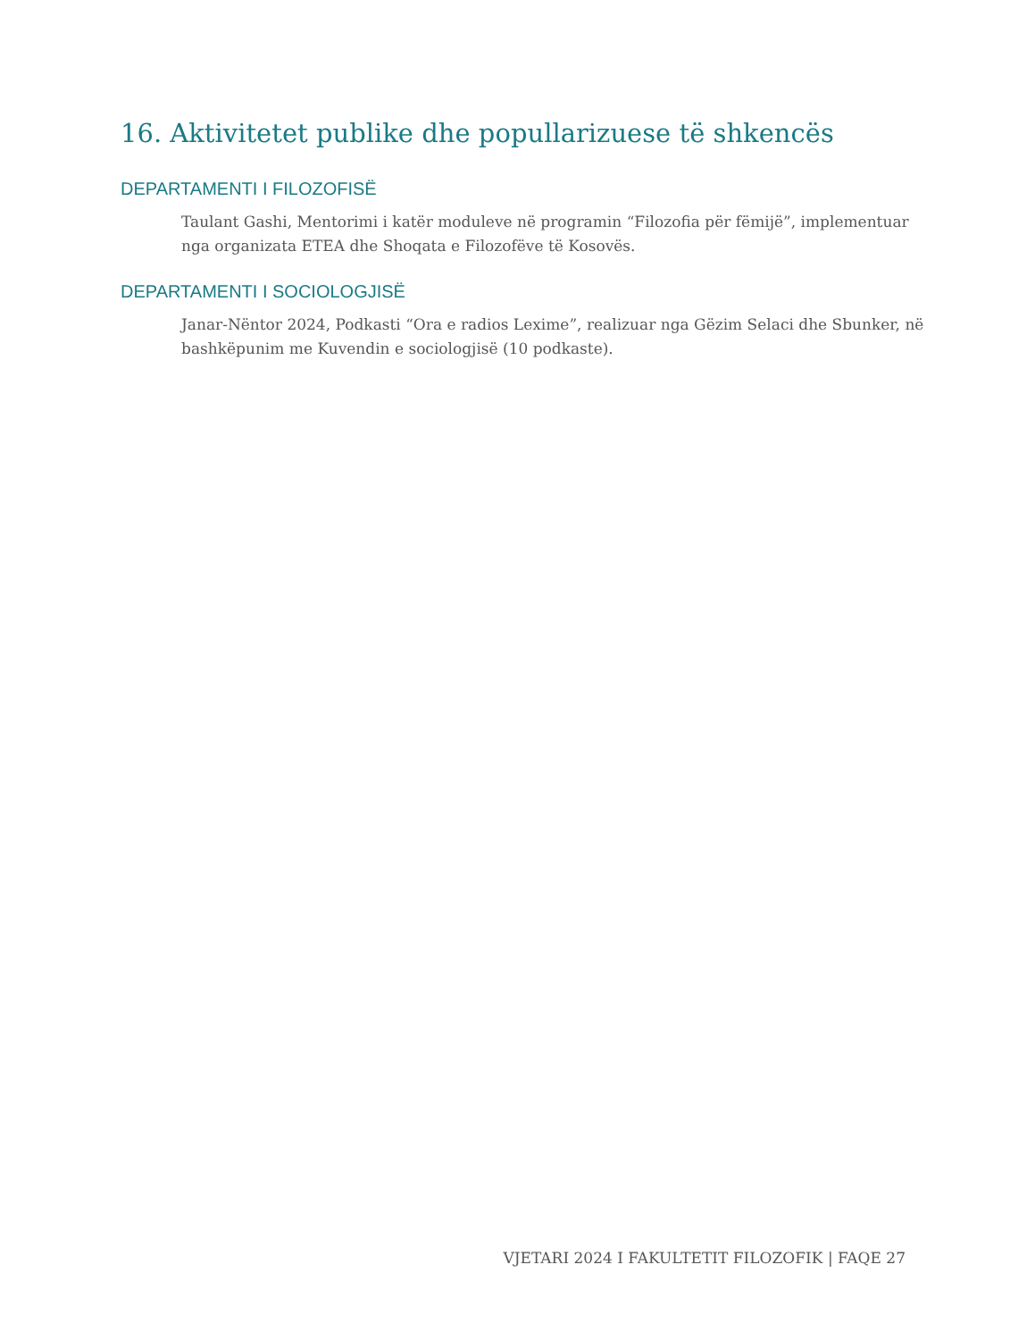16. Aktivitetet publike dhe popullarizuese të shkencës
DEPARTAMENTI I FILOZOFISË
Taulant Gashi, Mentorimi i katër moduleve në programin “Filozofia për fëmijë”, implementuar nga organizata ETEA dhe Shoqata e Filozofëve të Kosovës.
DEPARTAMENTI I SOCIOLOGJISË
Janar-Nëntor 2024, Podkasti “Ora e radios Lexime”, realizuar nga Gëzim Selaci dhe Sbunker, në bashkëpunim me Kuvendin e sociologjisë (10 podkaste).
VJETARI 2024 I FAKULTETIT FILOZOFIK | FAQE 27